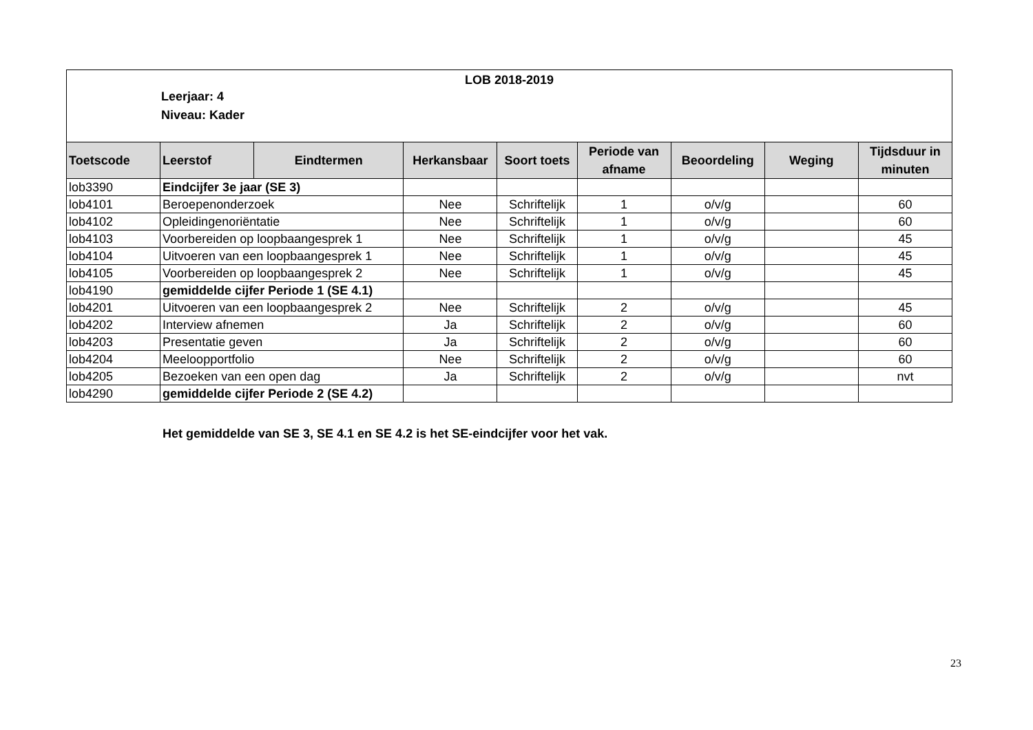LOB 2018-2019
Leerjaar: 4
Niveau: Kader
| Toetscode | Leerstof | Eindtermen | Herkansbaar | Soort toets | Periode van afname | Beoordeling | Weging | Tijdsduur in minuten |
| --- | --- | --- | --- | --- | --- | --- | --- | --- |
| lob3390 | Eindcijfer 3e jaar (SE 3) | | | | | | | |
| lob4101 | Beroepenonderzoek | | Nee | Schriftelijk | 1 | o/v/g | | 60 |
| lob4102 | Opleidingenoriëntatie | | Nee | Schriftelijk | 1 | o/v/g | | 60 |
| lob4103 | Voorbereiden op loopbaangesprek 1 | | Nee | Schriftelijk | 1 | o/v/g | | 45 |
| lob4104 | Uitvoeren van een loopbaangesprek 1 | | Nee | Schriftelijk | 1 | o/v/g | | 45 |
| lob4105 | Voorbereiden op loopbaangesprek 2 | | Nee | Schriftelijk | 1 | o/v/g | | 45 |
| lob4190 | gemiddelde cijfer Periode 1 (SE 4.1) | | | | | | | |
| lob4201 | Uitvoeren van een loopbaangesprek 2 | | Nee | Schriftelijk | 2 | o/v/g | | 45 |
| lob4202 | Interview afnemen | | Ja | Schriftelijk | 2 | o/v/g | | 60 |
| lob4203 | Presentatie geven | | Ja | Schriftelijk | 2 | o/v/g | | 60 |
| lob4204 | Meeloopportfolio | | Nee | Schriftelijk | 2 | o/v/g | | 60 |
| lob4205 | Bezoeken van een open dag | | Ja | Schriftelijk | 2 | o/v/g | | nvt |
| lob4290 | gemiddelde cijfer Periode 2 (SE 4.2) | | | | | | | |
Het gemiddelde van SE 3, SE 4.1 en SE 4.2 is het SE-eindcijfer voor het vak.
23